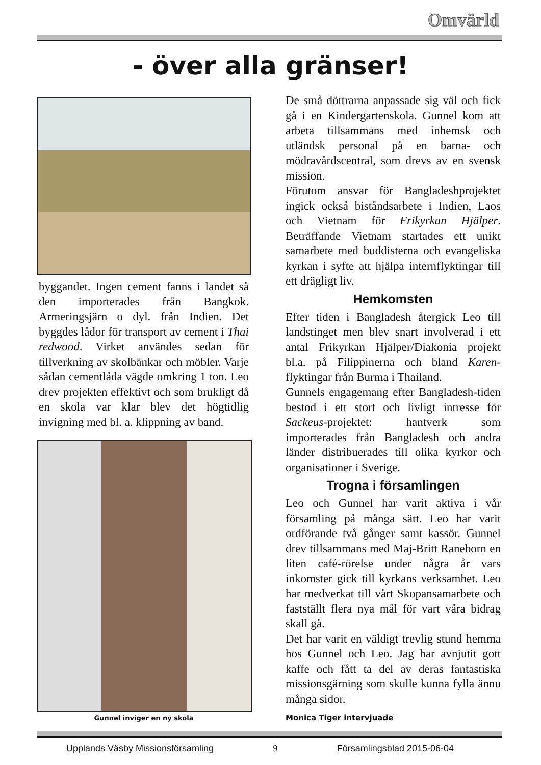Omvärld
- över alla gränser!
byggandet. Ingen cement fanns i landet så den importerades från Bangkok. Armeringsjärn o dyl. från Indien. Det byggdes lådor för transport av cement i Thai redwood. Virket användes sedan för tillverkning av skolbänkar och möbler. Varje sådan cementlåda vägde omkring 1 ton. Leo drev projekten effektivt och som brukligt då en skola var klar blev det högtidlig invigning med bl. a. klippning av band.
Gunnel inviger en ny skola
De små döttrarna anpassade sig väl och fick gå i en Kindergartenskola. Gunnel kom att arbeta tillsammans med inhemsk och utländsk personal på en barna- och mödravårdscentral, som drevs av en svensk mission.
Förutom ansvar för Bangladeshprojektet ingick också biståndsarbete i Indien, Laos och Vietnam för Frikyrkan Hjälper. Beträffande Vietnam startades ett unikt samarbete med buddisterna och evangeliska kyrkan i syfte att hjälpa internflyktingar till ett drägligt liv.
Hemkomsten
Efter tiden i Bangladesh återgick Leo till landstinget men blev snart involverad i ett antal Frikyrkan Hjälper/Diakonia projekt bl.a. på Filippinerna och bland Karen-flyktingar från Burma i Thailand.
Gunnels engagemang efter Bangladesh-tiden bestod i ett stort och livligt intresse för Sackeus-projektet: hantverk som importerades från Bangladesh och andra länder distribuerades till olika kyrkor och organisationer i Sverige.
Trogna i församlingen
Leo och Gunnel har varit aktiva i vår församling på många sätt. Leo har varit ordförande två gånger samt kassör. Gunnel drev tillsammans med Maj-Britt Raneborn en liten café-rörelse under några år vars inkomster gick till kyrkans verksamhet. Leo har medverkat till vårt Skopansamarbete och fastställt flera nya mål för vart våra bidrag skall gå.
Det har varit en väldigt trevlig stund hemma hos Gunnel och Leo. Jag har avnjutit gott kaffe och fått ta del av deras fantastiska missionsgärning som skulle kunna fylla ännu många sidor.
Monica Tiger intervjuade
Upplands Väsby Missionsförsamling 9 Församlingsblad 2015-06-04